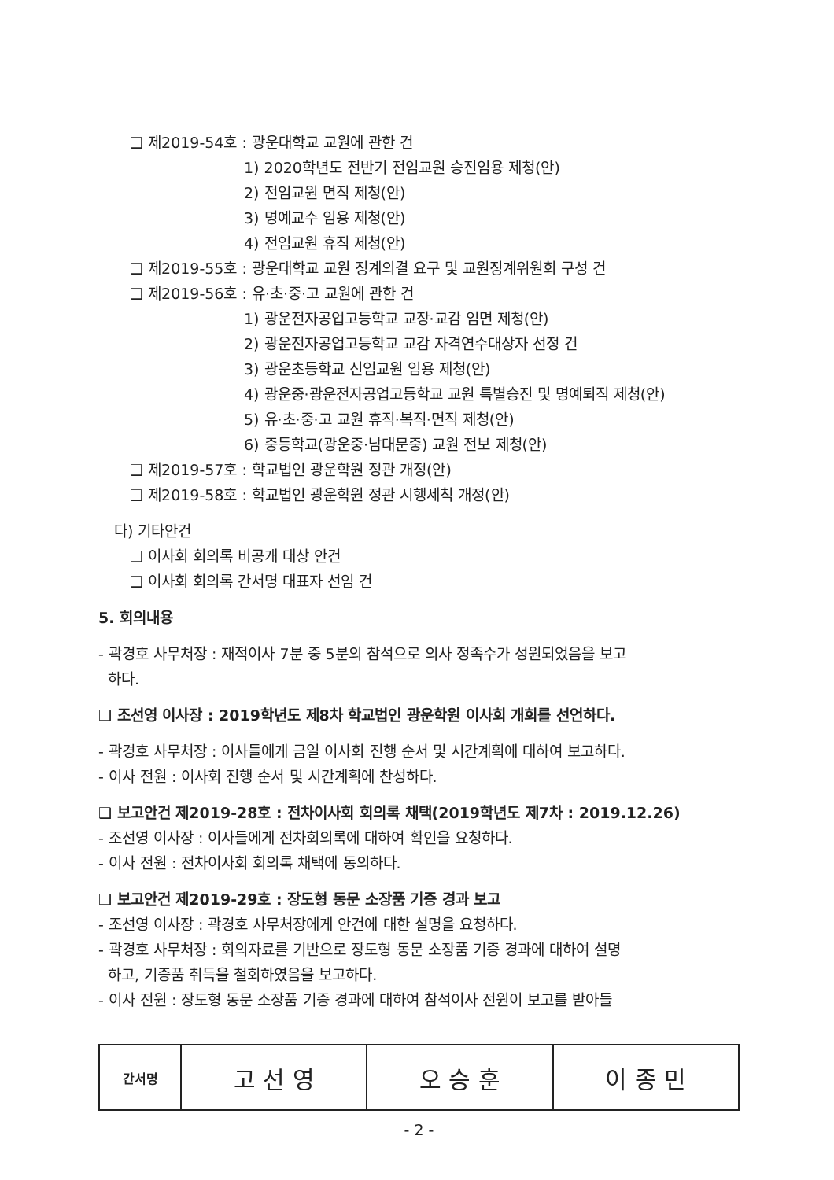❑ 제2019-54호 : 광운대학교 교원에 관한 건
1) 2020학년도 전반기 전임교원 승진임용 제청(안)
2) 전임교원 면직 제청(안)
3) 명예교수 임용 제청(안)
4) 전임교원 휴직 제청(안)
❑ 제2019-55호 : 광운대학교 교원 징계의결 요구 및 교원징계위원회 구성 건
❑ 제2019-56호 : 유·초·중·고 교원에 관한 건
1) 광운전자공업고등학교 교장·교감 임면 제청(안)
2) 광운전자공업고등학교 교감 자격연수대상자 선정 건
3) 광운초등학교 신임교원 임용 제청(안)
4) 광운중·광운전자공업고등학교 교원 특별승진 및 명예퇴직 제청(안)
5) 유·초·중·고 교원 휴직·복직·면직 제청(안)
6) 중등학교(광운중·남대문중) 교원 전보 제청(안)
❑ 제2019-57호 : 학교법인 광운학원 정관 개정(안)
❑ 제2019-58호 : 학교법인 광운학원 정관 시행세칙 개정(안)
다) 기타안건
❑ 이사회 회의록 비공개 대상 안건
❑ 이사회 회의록 간서명 대표자 선임 건
5. 회의내용
- 곽경호 사무처장 : 재적이사 7분 중 5분의 참석으로 의사 정족수가 성원되었음을 보고
하다.
❑ 조선영 이사장 : 2019학년도 제8차 학교법인 광운학원 이사회 개회를 선언하다.
- 곽경호 사무처장 : 이사들에게 금일 이사회 진행 순서 및 시간계획에 대하여 보고하다.
- 이사 전원 : 이사회 진행 순서 및 시간계획에 찬성하다.
❑ 보고안건 제2019-28호 : 전차이사회 회의록 채택(2019학년도 제7차 : 2019.12.26)
- 조선영 이사장 : 이사들에게 전차회의록에 대하여 확인을 요청하다.
- 이사 전원 : 전차이사회 회의록 채택에 동의하다.
❑ 보고안건 제2019-29호 : 장도형 동문 소장품 기증 경과 보고
- 조선영 이사장 : 곽경호 사무처장에게 안건에 대한 설명을 요청하다.
- 곽경호 사무처장 : 회의자료를 기반으로 장도형 동문 소장품 기증 경과에 대하여 설명
하고, 기증품 취득을 철회하였음을 보고하다.
- 이사 전원 : 장도형 동문 소장품 기증 경과에 대하여 참석이사 전원이 보고를 받아들
| 간서명 | 고 선 영 | 오 승 훈 | 이 종 민 |
- 2 -